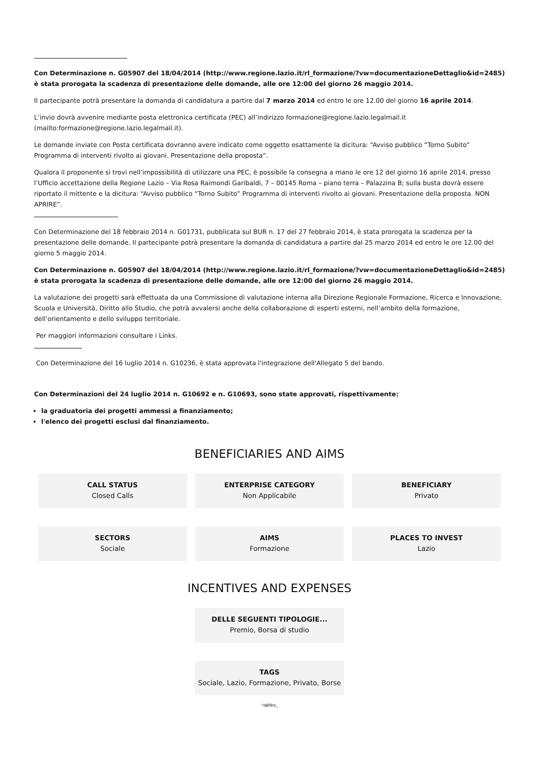Con Determinazione n. G05907 del 18/04/2014 (http://www.regione.lazio.it/rl_formazione/?vw=documentazioneDettaglio&id=2485) è stata prorogata la scadenza di presentazione delle domande, alle ore 12:00 del giorno 26 maggio 2014.
Il partecipante potrà presentare la domanda di candidatura a partire dal 7 marzo 2014 ed entro le ore 12.00 del giorno 16 aprile 2014.
L’invio dovrà avvenire mediante posta elettronica certificata (PEC) all’indirizzo formazione@regione.lazio.legalmail.it (mailto:formazione@regione.lazio.legalmail.it).
Le domande inviate con Posta certificata dovranno avere indicato come oggetto esattamente la dicitura: “Avviso pubblico “Torno Subito” Programma di interventi rivolto ai giovani. Presentazione della proposta”.
Qualora il proponente si trovi nell’impossibilità di utilizzare una PEC, è possibile la consegna a mano le ore 12 del giorno 16 aprile 2014, presso l’Ufficio accettazione della Regione Lazio – Via Rosa Raimondi Garibaldi, 7 – 00145 Roma – piano terra – Palazzina B; sulla busta dovrà essere riportato il mittente e la dicitura: “Avviso pubblico “Torno Subito” Programma di interventi rivolto ai giovani. Presentazione della proposta. NON APRIRE”.
Con Determinazione del 18 febbraio 2014 n. G01731, pubblicata sul BUR n. 17 del 27 febbraio 2014, è stata prorogata la scadenza per la presentazione delle domande. Il partecipante potrà presentare la domanda di candidatura a partire dal 25 marzo 2014 ed entro le ore 12.00 del giorno 5 maggio 2014.
Con Determinazione n. G05907 del 18/04/2014 (http://www.regione.lazio.it/rl_formazione/?vw=documentazioneDettaglio&id=2485) è stata prorogata la scadenza di presentazione delle domande, alle ore 12:00 del giorno 26 maggio 2014.
La valutazione dei progetti sarà effettuata da una Commissione di valutazione interna alla Direzione Regionale Formazione, Ricerca e Innovazione, Scuola e Università, Diritto allo Studio, che potrà avvalersi anche della collaborazione di esperti esterni, nell’ambito della formazione, dell’orientamento e dello sviluppo territoriale.
Per maggiori informazioni consultare i Links.
Con Determinazione del 16 luglio 2014 n. G10236, è stata approvata l'integrazione dell'Allegato 5 del bando.
Con Determinazioni del 24 luglio 2014 n. G10692 e n. G10693, sono state approvati, rispettivamente:
la graduatoria dei progetti ammessi a finanziamento;
l'elenco dei progetti esclusi dal finanziamento.
BENEFICIARIES AND AIMS
CALL STATUS
Closed Calls
ENTERPRISE CATEGORY
Non Applicabile
BENEFICIARY
Privato
SECTORS
Sociale
AIMS
Formazione
PLACES TO INVEST
Lazio
INCENTIVES AND EXPENSES
DELLE SEGUENTI TIPOLOGIE...
Premio, Borsa di studio
TAGS
Sociale, Lazio, Formazione, Privato, Borse
~tables_